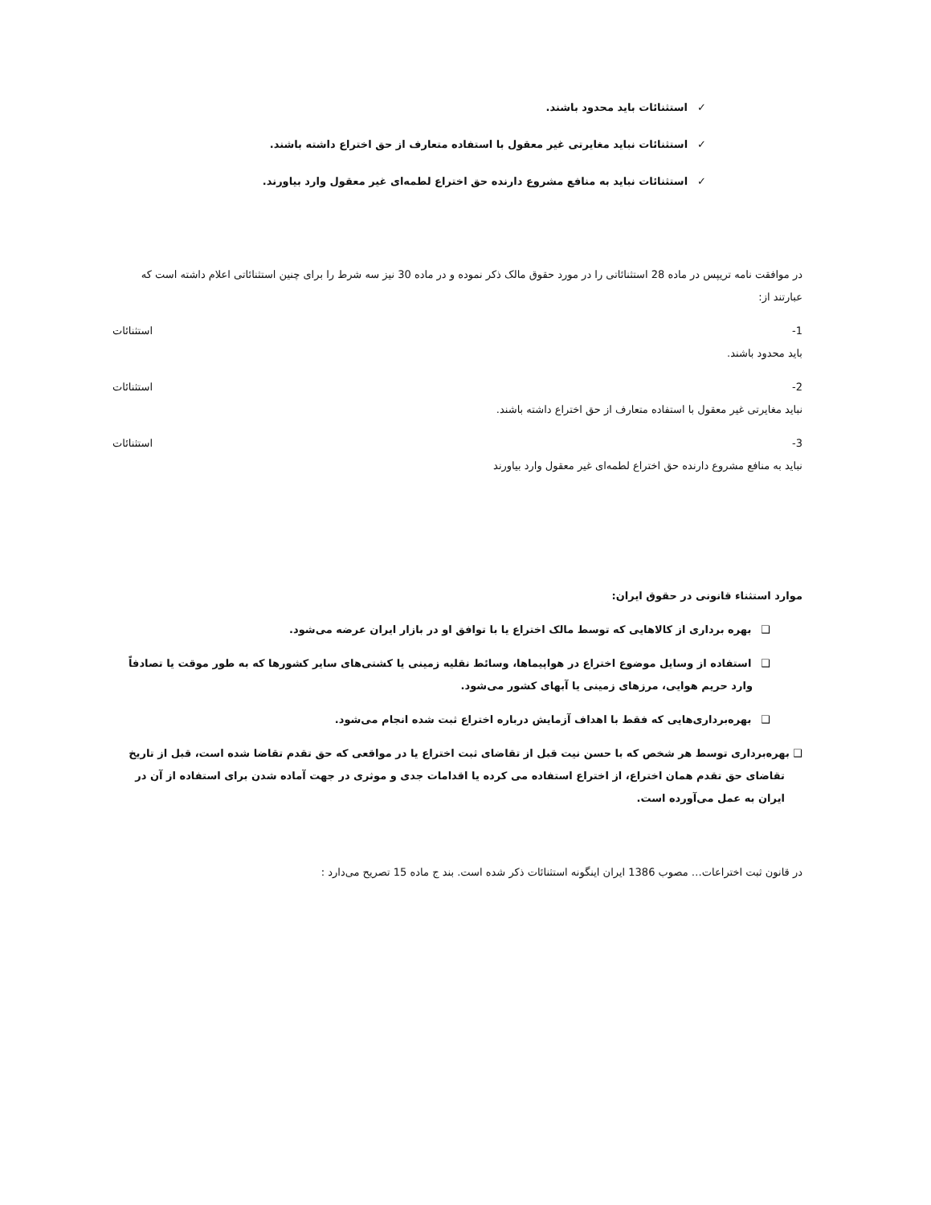✓استثنائات باید محدود باشند.
✓استثنائات نباید مغایرتی غیر معقول با استفاده متعارف از حق اختراع داشته باشند.
✓استثنائات نباید به منافع مشروع دارنده حق اختراع لطمه‌ای غیر معقول وارد بیاورند.
در موافقت نامه تریپس در ماده 28 استثنائاتی را در مورد حقوق مالک ذکر نموده و در ماده 30 نیز سه شرط را برای چنین استثنائاتی اعلام داشته است که عبارتند از:
1- استثنائات
باید محدود باشند.
2- استثنائات
نباید مغایرتی غیر معقول با استفاده متعارف از حق اختراع داشته باشند.
3- استثنائات
نباید به منافع مشروع دارنده حق اختراع لطمه‌ای غیر معقول وارد بیاورند
موارد استثناء قانونی در حقوق ایران:
❑بهره برداری از کالاهایی که توسط مالک اختراع یا با توافق او در بازار ایران عرضه می‌شود.
❑استفاده از وسایل موضوع اختراع در هواپیماها، وسائط نقلیه زمینی یا کشتی‌های سایر کشورها که به طور موقت یا تصادفاً وارد حریم هوایی، مرزهای زمینی یا آبهای کشور می‌شود.
❑بهره‌برداری‌هایی که فقط با اهداف آزمایش درباره اختراع ثبت شده انجام می‌شود.
❑ بهره‌برداری توسط هر شخص که با حسن نیت قبل از تقاضای ثبت اختراع یا در مواقعی که حق تقدم تقاضا شده است، قبل از تاریخ تقاضای حق تقدم همان اختراع، از اختراع استفاده می کرده یا اقدامات جدی و موثری در جهت آماده شدن برای استفاده از آن در ایران به عمل می‌آورده است.
در قانون ثبت اختراعات… مصوب 1386 ایران اینگونه استثنائات ذکر شده است. بند ج ماده 15 تصریح می‌دارد :